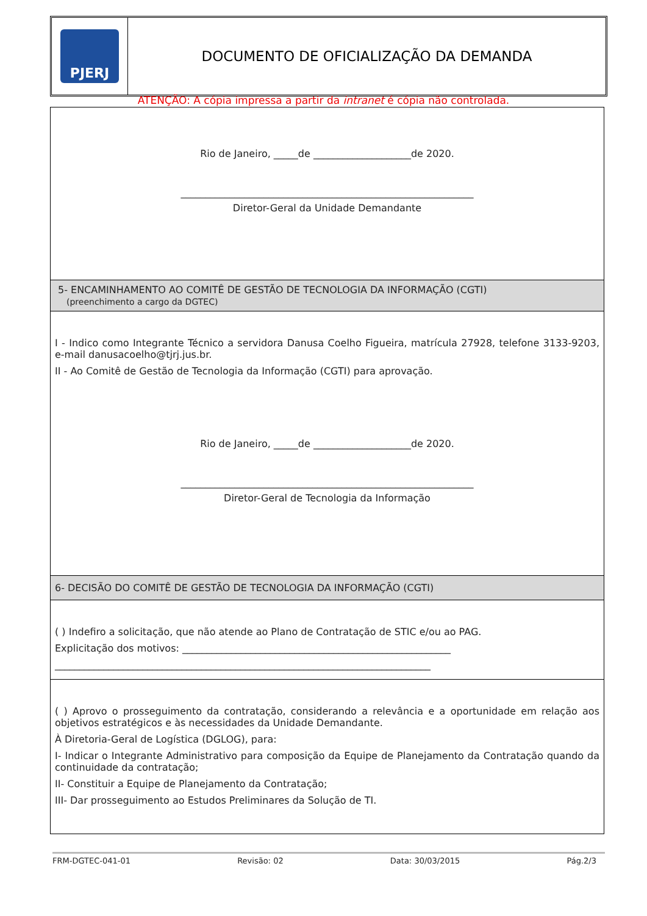PJERJ
DOCUMENTO DE OFICIALIZAÇÃO DA DEMANDA
ATENÇÃO: A cópia impressa a partir da intranet é cópia não controlada.
| Rio de Janeiro, _____de ____________________de 2020. ____________________________________________________________ Diretor-Geral da Unidade Demandante |
| 5- ENCAMINHAMENTO AO COMITÊ DE GESTÃO DE TECNOLOGIA DA INFORMAÇÃO (CGTI) (preenchimento a cargo da DGTEC) |
| I - Indico como Integrante Técnico a servidora Danusa Coelho Figueira, matrícula 27928, telefone 3133-9203, e-mail danusacoelho@tjrj.jus.br. II - Ao Comitê de Gestão de Tecnologia da Informação (CGTI) para aprovação. Rio de Janeiro, _____de ____________________de 2020. ____________________________________________________________ Diretor-Geral de Tecnologia da Informação |
| 6- DECISÃO DO COMITÊ DE GESTÃO DE TECNOLOGIA DA INFORMAÇÃO (CGTI) |
| ( ) Indefiro a solicitação, que não atende ao Plano de Contratação de STIC e/ou ao PAG. Explicitação dos motivos: _______________________________________________________ _____________________________________________________________________________ |
| ( ) Aprovo o prosseguimento da contratação, considerando a relevância e a oportunidade em relação aos objetivos estratégicos e às necessidades da Unidade Demandante. À Diretoria-Geral de Logística (DGLOG), para: I- Indicar o Integrante Administrativo para composição da Equipe de Planejamento da Contratação quando da continuidade da contratação; II- Constituir a Equipe de Planejamento da Contratação; III- Dar prosseguimento ao Estudos Preliminares da Solução de TI. |
FRM-DGTEC-041-01 Revisão: 02 Data: 30/03/2015 Pág.2/3